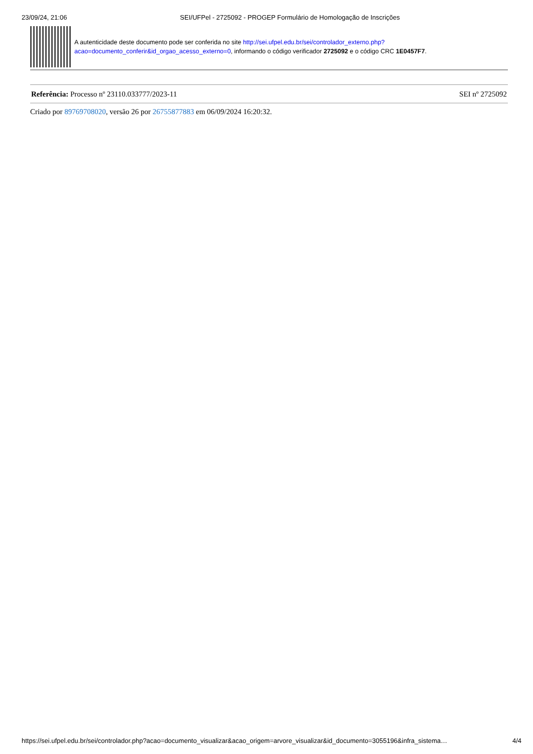23/09/24, 21:06 SEI/UFPel - 2725092 - PROGEP Formulário de Homologação de Inscrições
A autenticidade deste documento pode ser conferida no site http://sei.ufpel.edu.br/sei/controlador_externo.php?acao=documento_conferir&id_orgao_acesso_externo=0, informando o código verificador 2725092 e o código CRC 1E0457F7.
Referência: Processo nº 23110.033777/2023-11 SEI nº 2725092
Criado por 89769708020, versão 26 por 26755877883 em 06/09/2024 16:20:32.
https://sei.ufpel.edu.br/sei/controlador.php?acao=documento_visualizar&acao_origem=arvore_visualizar&id_documento=3055196&infra_sistema… 4/4